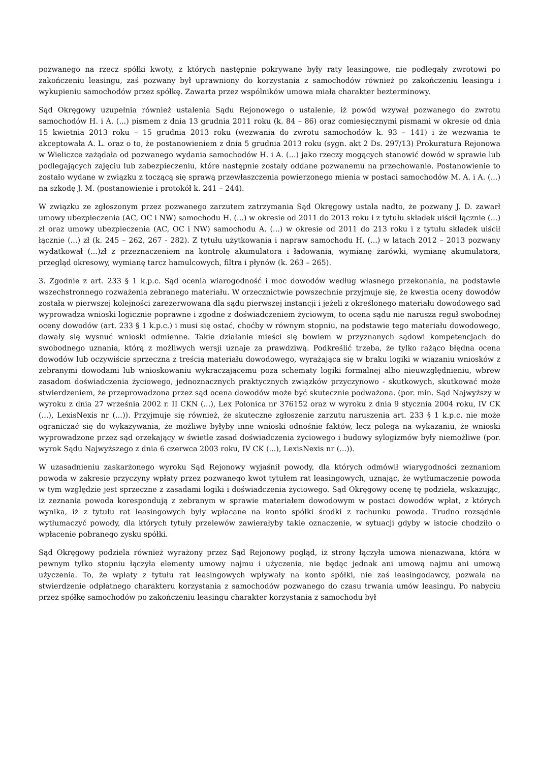pozwanego na rzecz spółki kwoty, z których następnie pokrywane były raty leasingowe, nie podlegały zwrotowi po zakończeniu leasingu, zaś pozwany był uprawniony do korzystania z samochodów również po zakończeniu leasingu i wykupieniu samochodów przez spółkę. Zawarta przez wspólników umowa miała charakter bezterminowy.
Sąd Okręgowy uzupełnia również ustalenia Sądu Rejonowego o ustalenie, iż powód wzywał pozwanego do zwrotu samochodów H. i A. (...) pismem z dnia 13 grudnia 2011 roku (k. 84 – 86) oraz comiesięcznymi pismami w okresie od dnia 15 kwietnia 2013 roku – 15 grudnia 2013 roku (wezwania do zwrotu samochodów k. 93 – 141) i że wezwania te akceptowała A. L. oraz o to, że postanowieniem z dnia 5 grudnia 2013 roku (sygn. akt 2 Ds. 297/13) Prokuratura Rejonowa w Wieliczce zażądała od pozwanego wydania samochodów H. i A. (...) jako rzeczy mogących stanowić dowód w sprawie lub podlegających zajęciu lub zabezpieczeniu, które następnie zostały oddane pozwanemu na przechowanie. Postanowienie to zostało wydane w związku z toczącą się sprawą przewłaszczenia powierzonego mienia w postaci samochodów M. A. i A. (...) na szkodę J. M. (postanowienie i protokół k. 241 – 244).
W związku ze zgłoszonym przez pozwanego zarzutem zatrzymania Sąd Okręgowy ustala nadto, że pozwany J. D. zawarł umowy ubezpieczenia (AC, OC i NW) samochodu H. (...) w okresie od 2011 do 2013 roku i z tytułu składek uiścił łącznie (...) zł oraz umowy ubezpieczenia (AC, OC i NW) samochodu A. (...) w okresie od 2011 do 213 roku i z tytułu składek uiścił łącznie (...) zł (k. 245 – 262, 267 - 282). Z tytułu użytkowania i napraw samochodu H. (...) w latach 2012 – 2013 pozwany wydatkował (...)zł z przeznaczeniem na kontrolę akumulatora i ładowania, wymianę żarówki, wymianę akumulatora, przegląd okresowy, wymianę tarcz hamulcowych, filtra i płynów (k. 263 – 265).
3. Zgodnie z art. 233 § 1 k.p.c. Sąd ocenia wiarogodność i moc dowodów według własnego przekonania, na podstawie wszechstronnego rozważenia zebranego materiału. W orzecznictwie powszechnie przyjmuje się, że kwestia oceny dowodów została w pierwszej kolejności zarezerwowana dla sądu pierwszej instancji i jeżeli z określonego materiału dowodowego sąd wyprowadza wnioski logicznie poprawne i zgodne z doświadczeniem życiowym, to ocena sądu nie narusza reguł swobodnej oceny dowodów (art. 233 § 1 k.p.c.) i musi się ostać, choćby w równym stopniu, na podstawie tego materiału dowodowego, dawały się wysnuć wnioski odmienne. Takie działanie mieści się bowiem w przyznanych sądowi kompetencjach do swobodnego uznania, którą z możliwych wersji uznaje za prawdziwą. Podkreślić trzeba, że tylko rażąco błędna ocena dowodów lub oczywiście sprzeczna z treścią materiału dowodowego, wyrażająca się w braku logiki w wiązaniu wniosków z zebranymi dowodami lub wnioskowaniu wykraczającemu poza schematy logiki formalnej albo nieuwzględnieniu, wbrew zasadom doświadczenia życiowego, jednoznacznych praktycznych związków przyczynowo - skutkowych, skutkować może stwierdzeniem, że przeprowadzona przez sąd ocena dowodów może być skutecznie podważona. (por. min. Sąd Najwyższy w wyroku z dnia 27 września 2002 r. II CKN (...), Lex Polonica nr 376152 oraz w wyroku z dnia 9 stycznia 2004 roku, IV CK (...), LexisNexis nr (...)). Przyjmuje się również, że skuteczne zgłoszenie zarzutu naruszenia art. 233 § 1 k.p.c. nie może ograniczać się do wykazywania, że możliwe byłyby inne wnioski odnośnie faktów, lecz polega na wykazaniu, że wnioski wyprowadzone przez sąd orzekający w świetle zasad doświadczenia życiowego i budowy sylogizmów były niemożliwe (por. wyrok Sądu Najwyższego z dnia 6 czerwca 2003 roku, IV CK (...), LexisNexis nr (...)).
W uzasadnieniu zaskarżonego wyroku Sąd Rejonowy wyjaśnił powody, dla których odmówił wiarygodności zeznaniom powoda w zakresie przyczyny wpłaty przez pozwanego kwot tytułem rat leasingowych, uznając, że wytłumaczenie powoda w tym względzie jest sprzeczne z zasadami logiki i doświadczenia życiowego. Sąd Okręgowy ocenę tę podziela, wskazując, iż zeznania powoda korespondują z zebranym w sprawie materiałem dowodowym w postaci dowodów wpłat, z których wynika, iż z tytułu rat leasingowych były wpłacane na konto spółki środki z rachunku powoda. Trudno rozsądnie wytłumaczyć powody, dla których tytuły przelewów zawierałyby takie oznaczenie, w sytuacji gdyby w istocie chodziło o wpłacenie pobranego zysku spółki.
Sąd Okręgowy podziela również wyrażony przez Sąd Rejonowy pogląd, iż strony łączyła umowa nienazwana, która w pewnym tylko stopniu łączyła elementy umowy najmu i użyczenia, nie będąc jednak ani umową najmu ani umową użyczenia. To, że wpłaty z tytułu rat leasingowych wpływały na konto spółki, nie zaś leasingodawcy, pozwala na stwierdzenie odpłatnego charakteru korzystania z samochodów pozwanego do czasu trwania umów leasingu. Po nabyciu przez spółkę samochodów po zakończeniu leasingu charakter korzystania z samochodu był